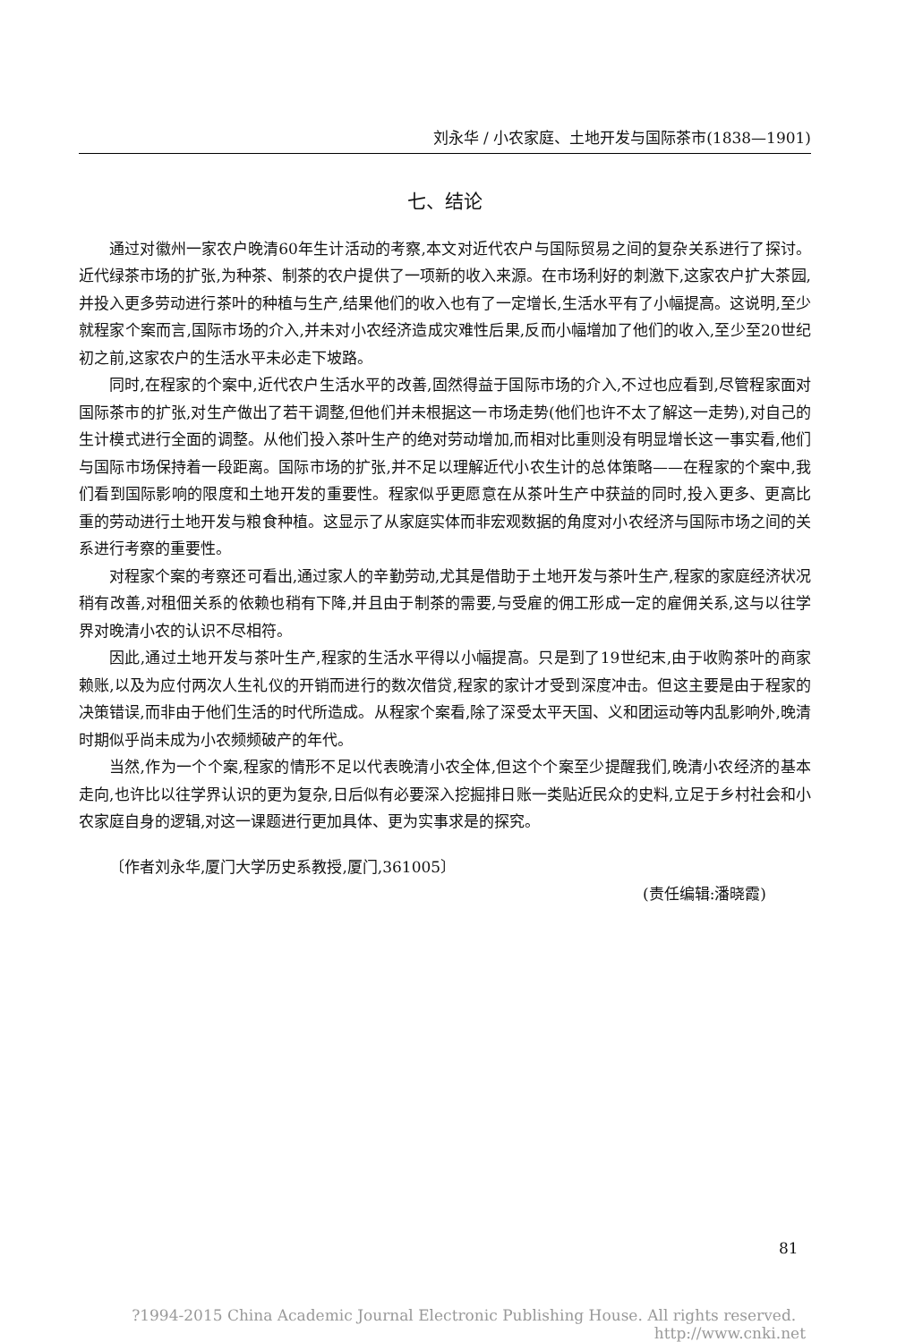刘永华 / 小农家庭、土地开发与国际茶市(1838—1901)
七、结论
通过对徽州一家农户晚清60年生计活动的考察,本文对近代农户与国际贸易之间的复杂关系进行了探讨。近代绿茶市场的扩张,为种茶、制茶的农户提供了一项新的收入来源。在市场利好的刺激下,这家农户扩大茶园,并投入更多劳动进行茶叶的种植与生产,结果他们的收入也有了一定增长,生活水平有了小幅提高。这说明,至少就程家个案而言,国际市场的介入,并未对小农经济造成灾难性后果,反而小幅增加了他们的收入,至少至20世纪初之前,这家农户的生活水平未必走下坡路。
同时,在程家的个案中,近代农户生活水平的改善,固然得益于国际市场的介入,不过也应看到,尽管程家面对国际茶市的扩张,对生产做出了若干调整,但他们并未根据这一市场走势(他们也许不太了解这一走势),对自己的生计模式进行全面的调整。从他们投入茶叶生产的绝对劳动增加,而相对比重则没有明显增长这一事实看,他们与国际市场保持着一段距离。国际市场的扩张,并不足以理解近代小农生计的总体策略——在程家的个案中,我们看到国际影响的限度和土地开发的重要性。程家似乎更愿意在从茶叶生产中获益的同时,投入更多、更高比重的劳动进行土地开发与粮食种植。这显示了从家庭实体而非宏观数据的角度对小农经济与国际市场之间的关系进行考察的重要性。
对程家个案的考察还可看出,通过家人的辛勤劳动,尤其是借助于土地开发与茶叶生产,程家的家庭经济状况稍有改善,对租佃关系的依赖也稍有下降,并且由于制茶的需要,与受雇的佣工形成一定的雇佣关系,这与以往学界对晚清小农的认识不尽相符。
因此,通过土地开发与茶叶生产,程家的生活水平得以小幅提高。只是到了19世纪末,由于收购茶叶的商家赖账,以及为应付两次人生礼仪的开销而进行的数次借贷,程家的家计才受到深度冲击。但这主要是由于程家的决策错误,而非由于他们生活的时代所造成。从程家个案看,除了深受太平天国、义和团运动等内乱影响外,晚清时期似乎尚未成为小农频频破产的年代。
当然,作为一个个案,程家的情形不足以代表晚清小农全体,但这个个案至少提醒我们,晚清小农经济的基本走向,也许比以往学界认识的更为复杂,日后似有必要深入挖掘排日账一类贴近民众的史料,立足于乡村社会和小农家庭自身的逻辑,对这一课题进行更加具体、更为实事求是的探究。
〔作者刘永华,厦门大学历史系教授,厦门,361005〕
(责任编辑:潘晓霞)
81
?1994-2015 China Academic Journal Electronic Publishing House. All rights reserved. http://www.cnki.net